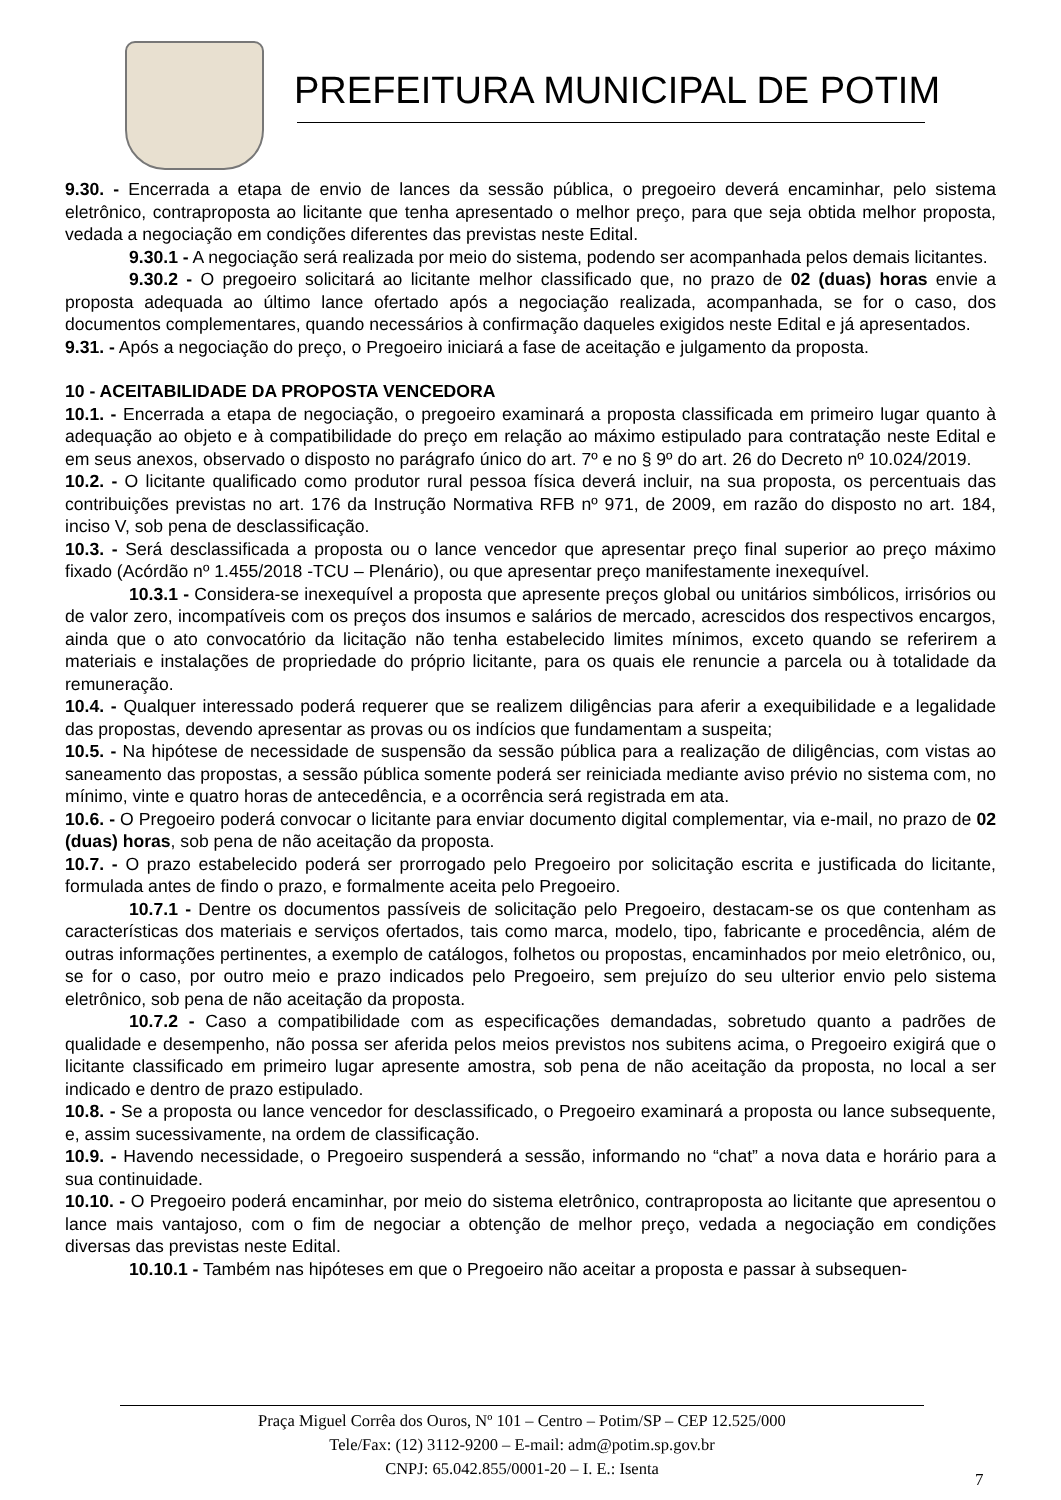PREFEITURA MUNICIPAL DE POTIM
9.30. - Encerrada a etapa de envio de lances da sessão pública, o pregoeiro deverá encaminhar, pelo sistema eletrônico, contraproposta ao licitante que tenha apresentado o melhor preço, para que seja obtida melhor proposta, vedada a negociação em condições diferentes das previstas neste Edital.
9.30.1 - A negociação será realizada por meio do sistema, podendo ser acompanhada pelos demais licitantes.
9.30.2 - O pregoeiro solicitará ao licitante melhor classificado que, no prazo de 02 (duas) horas envie a proposta adequada ao último lance ofertado após a negociação realizada, acompanhada, se for o caso, dos documentos complementares, quando necessários à confirmação daqueles exigidos neste Edital e já apresentados.
9.31. - Após a negociação do preço, o Pregoeiro iniciará a fase de aceitação e julgamento da proposta.
10 - ACEITABILIDADE DA PROPOSTA VENCEDORA
10.1. - Encerrada a etapa de negociação, o pregoeiro examinará a proposta classificada em primeiro lugar quanto à adequação ao objeto e à compatibilidade do preço em relação ao máximo estipulado para contratação neste Edital e em seus anexos, observado o disposto no parágrafo único do art. 7º e no § 9º do art. 26 do Decreto nº 10.024/2019.
10.2. - O licitante qualificado como produtor rural pessoa física deverá incluir, na sua proposta, os percentuais das contribuições previstas no art. 176 da Instrução Normativa RFB nº 971, de 2009, em razão do disposto no art. 184, inciso V, sob pena de desclassificação.
10.3. - Será desclassificada a proposta ou o lance vencedor que apresentar preço final superior ao preço máximo fixado (Acórdão nº 1.455/2018 -TCU – Plenário), ou que apresentar preço manifestamente inexequível.
10.3.1 - Considera-se inexequível a proposta que apresente preços global ou unitários simbólicos, irrisórios ou de valor zero, incompatíveis com os preços dos insumos e salários de mercado, acrescidos dos respectivos encargos, ainda que o ato convocatório da licitação não tenha estabelecido limites mínimos, exceto quando se referirem a materiais e instalações de propriedade do próprio licitante, para os quais ele renuncie a parcela ou à totalidade da remuneração.
10.4. - Qualquer interessado poderá requerer que se realizem diligências para aferir a exequibilidade e a legalidade das propostas, devendo apresentar as provas ou os indícios que fundamentam a suspeita;
10.5. - Na hipótese de necessidade de suspensão da sessão pública para a realização de diligências, com vistas ao saneamento das propostas, a sessão pública somente poderá ser reiniciada mediante aviso prévio no sistema com, no mínimo, vinte e quatro horas de antecedência, e a ocorrência será registrada em ata.
10.6. - O Pregoeiro poderá convocar o licitante para enviar documento digital complementar, via e-mail, no prazo de 02 (duas) horas, sob pena de não aceitação da proposta.
10.7. - O prazo estabelecido poderá ser prorrogado pelo Pregoeiro por solicitação escrita e justificada do licitante, formulada antes de findo o prazo, e formalmente aceita pelo Pregoeiro.
10.7.1 - Dentre os documentos passíveis de solicitação pelo Pregoeiro, destacam-se os que contenham as características dos materiais e serviços ofertados, tais como marca, modelo, tipo, fabricante e procedência, além de outras informações pertinentes, a exemplo de catálogos, folhetos ou propostas, encaminhados por meio eletrônico, ou, se for o caso, por outro meio e prazo indicados pelo Pregoeiro, sem prejuízo do seu ulterior envio pelo sistema eletrônico, sob pena de não aceitação da proposta.
10.7.2 - Caso a compatibilidade com as especificações demandadas, sobretudo quanto a padrões de qualidade e desempenho, não possa ser aferida pelos meios previstos nos subitens acima, o Pregoeiro exigirá que o licitante classificado em primeiro lugar apresente amostra, sob pena de não aceitação da proposta, no local a ser indicado e dentro de prazo estipulado.
10.8. - Se a proposta ou lance vencedor for desclassificado, o Pregoeiro examinará a proposta ou lance subsequente, e, assim sucessivamente, na ordem de classificação.
10.9. - Havendo necessidade, o Pregoeiro suspenderá a sessão, informando no “chat” a nova data e horário para a sua continuidade.
10.10. - O Pregoeiro poderá encaminhar, por meio do sistema eletrônico, contraproposta ao licitante que apresentou o lance mais vantajoso, com o fim de negociar a obtenção de melhor preço, vedada a negociação em condições diversas das previstas neste Edital.
10.10.1 - Também nas hipóteses em que o Pregoeiro não aceitar a proposta e passar à subsequen-
Praça Miguel Corrêa dos Ouros, Nº 101 – Centro – Potim/SP – CEP 12.525/000
Tele/Fax: (12) 3112-9200 – E-mail: adm@potim.sp.gov.br
CNPJ: 65.042.855/0001-20 – I. E.: Isenta
7